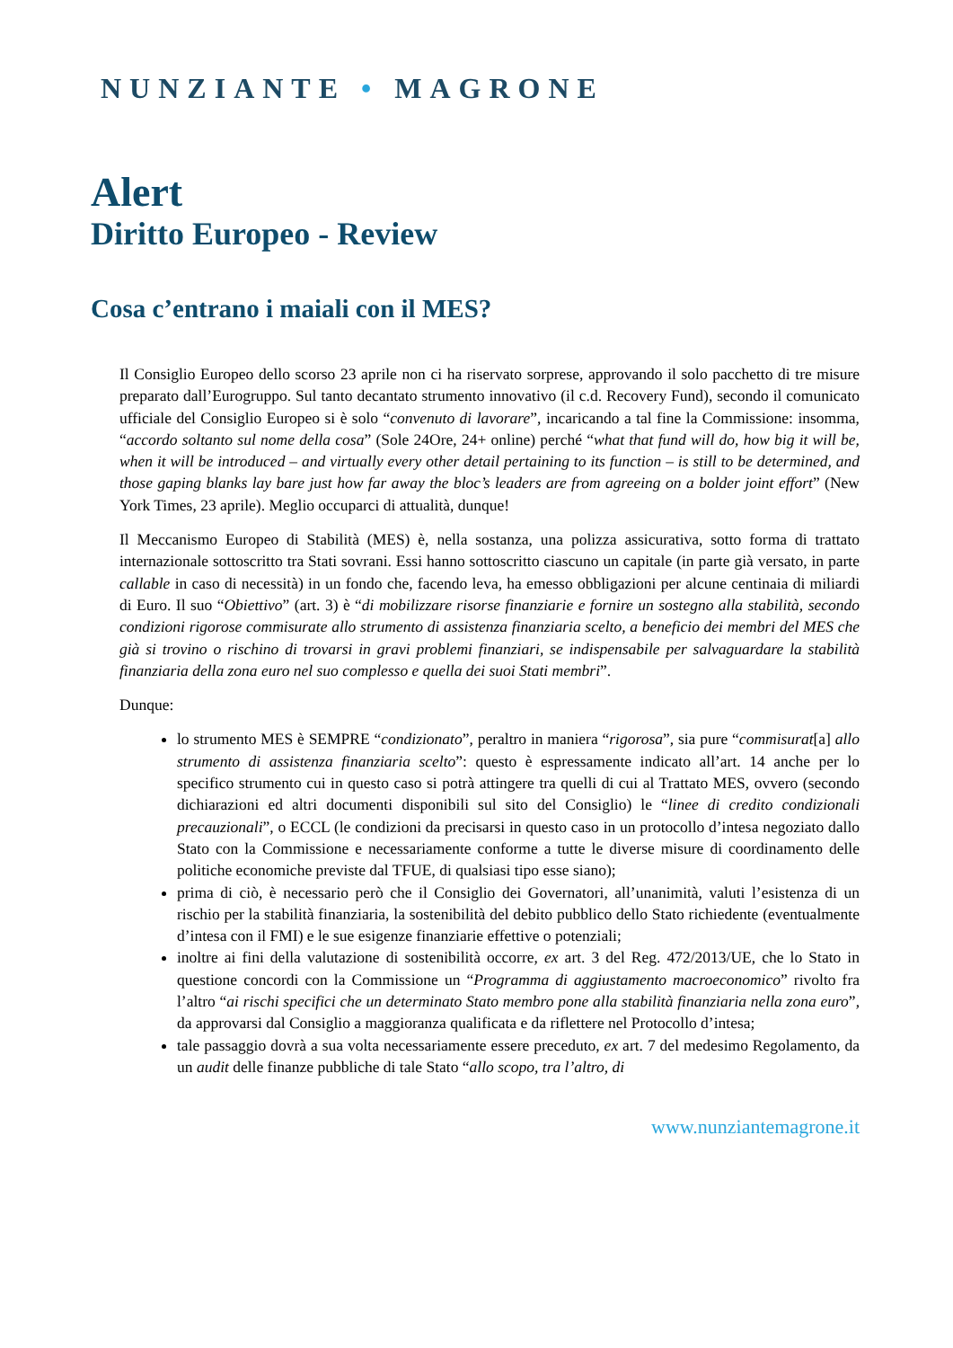NUNZIANTE • MAGRONE
Alert
Diritto Europeo - Review
Cosa c’entrano i maiali con il MES?
Il Consiglio Europeo dello scorso 23 aprile non ci ha riservato sorprese, approvando il solo pacchetto di tre misure preparato dall’Eurogruppo. Sul tanto decantato strumento innovativo (il c.d. Recovery Fund), secondo il comunicato ufficiale del Consiglio Europeo si è solo “convenuto di lavorare”, incaricando a tal fine la Commissione: insomma, “accordo soltanto sul nome della cosa” (Sole 24Ore, 24+ online) perché “what that fund will do, how big it will be, when it will be introduced – and virtually every other detail pertaining to its function – is still to be determined, and those gaping blanks lay bare just how far away the bloc’s leaders are from agreeing on a bolder joint effort” (New York Times, 23 aprile). Meglio occuparci di attualità, dunque!
Il Meccanismo Europeo di Stabilità (MES) è, nella sostanza, una polizza assicurativa, sotto forma di trattato internazionale sottoscritto tra Stati sovrani. Essi hanno sottoscritto ciascuno un capitale (in parte già versato, in parte callable in caso di necessità) in un fondo che, facendo leva, ha emesso obbligazioni per alcune centinaia di miliardi di Euro. Il suo “Obiettivo” (art. 3) è “di mobilizzare risorse finanziarie e fornire un sostegno alla stabilità, secondo condizioni rigorose commisurate allo strumento di assistenza finanziaria scelto, a beneficio dei membri del MES che già si trovino o rischino di trovarsi in gravi problemi finanziari, se indispensabile per salvaguardare la stabilità finanziaria della zona euro nel suo complesso e quella dei suoi Stati membri”.
Dunque:
lo strumento MES è SEMPRE “condizionato”, peraltro in maniera “rigorosa”, sia pure “commisurat[a] allo strumento di assistenza finanziaria scelto”: questo è espressamente indicato all’art. 14 anche per lo specifico strumento cui in questo caso si potrà attingere tra quelli di cui al Trattato MES, ovvero (secondo dichiarazioni ed altri documenti disponibili sul sito del Consiglio) le “linee di credito condizionali precauzionali”, o ECCL (le condizioni da precisarsi in questo caso in un protocollo d’intesa negoziato dallo Stato con la Commissione e necessariamente conforme a tutte le diverse misure di coordinamento delle politiche economiche previste dal TFUE, di qualsiasi tipo esse siano);
prima di ciò, è necessario però che il Consiglio dei Governatori, all’unanimità, valuti l’esistenza di un rischio per la stabilità finanziaria, la sostenibilità del debito pubblico dello Stato richiedente (eventualmente d’intesa con il FMI) e le sue esigenze finanziarie effettive o potenziali;
inoltre ai fini della valutazione di sostenibilità occorre, ex art. 3 del Reg. 472/2013/UE, che lo Stato in questione concordi con la Commissione un “Programma di aggiustamento macroeconomico” rivolto fra l’altro “ai rischi specifici che un determinato Stato membro pone alla stabilità finanziaria nella zona euro”, da approvarsi dal Consiglio a maggioranza qualificata e da riflettere nel Protocollo d’intesa;
tale passaggio dovrà a sua volta necessariamente essere preceduto, ex art. 7 del medesimo Regolamento, da un audit delle finanze pubbliche di tale Stato “allo scopo, tra l’altro, di
www.nunziantemagrone.it